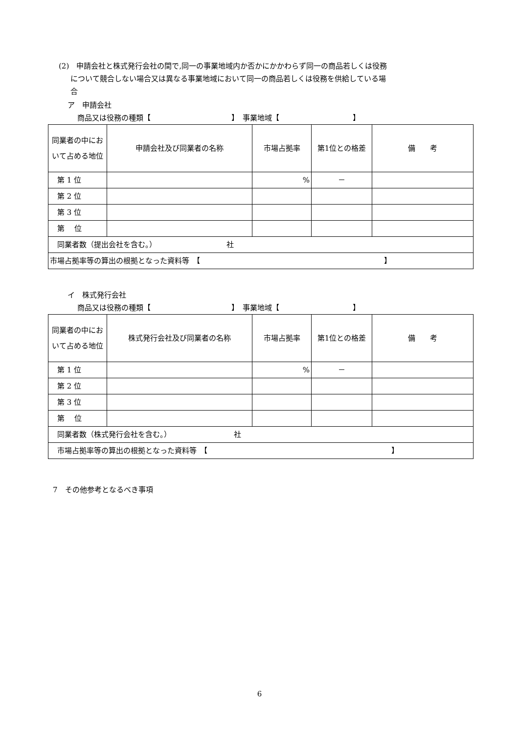(2)　申請会社と株式発行会社の間で,同一の事業地域内か否かにかかわらず同一の商品若しくは役務
について競合しない場合又は異なる事業地域において同一の商品若しくは役務を供給している場
合
ア　申請会社
商品又は役務の種類【　　　　　　　　　　　】　事業地域【　　　　　　　　　　】
| 同業者の中において占める地位 | 申請会社及び同業者の名称 | 市場占拠率 | 第1位との格差 | 備 考 |
| 第 1 位 | | % | － | |
| 第 2 位 | | | | |
| 第 3 位 | | | | |
| 第 位 | | | | |
| 同業者数（提出会社を含む。） 社 | | | | |
| 市場占拠率等の算出の根拠となった資料等 【 】 | | | | |
イ　株式発行会社
商品又は役務の種類【　　　　　　　　　　　】　事業地域【　　　　　　　　　　】
| 同業者の中において占める地位 | 株式発行会社及び同業者の名称 | 市場占拠率 | 第1位との格差 | 備 考 |
| 第 1 位 | | % | － | |
| 第 2 位 | | | | |
| 第 3 位 | | | | |
| 第 位 | | | | |
| 同業者数（株式発行会社を含む。） 社 | | | | |
| 市場占拠率等の算出の根拠となった資料等 【 】 | | | | |
7　その他参考となるべき事項
6